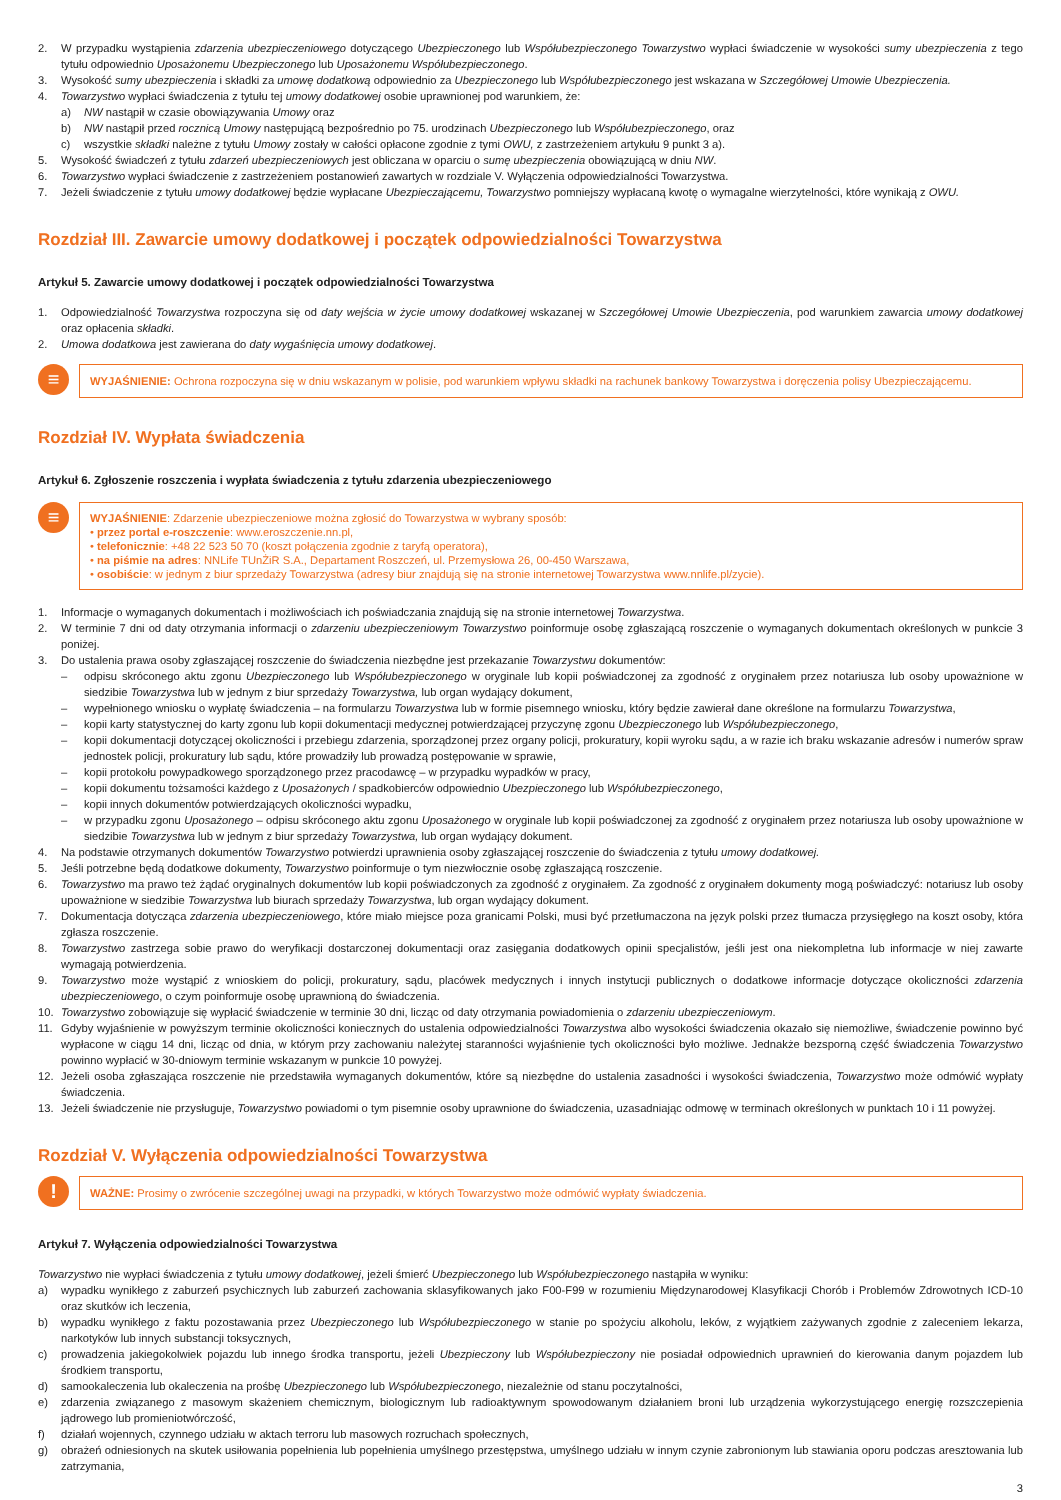2. W przypadku wystąpienia zdarzenia ubezpieczeniowego dotyczącego Ubezpieczonego lub Współubezpieczonego Towarzystwo wypłaci świadczenie w wysokości sumy ubezpieczenia z tego tytułu odpowiednio Uposażonemu Ubezpieczonego lub Uposażonemu Współubezpieczonego.
3. Wysokość sumy ubezpieczenia i składki za umowę dodatkową odpowiednio za Ubezpieczonego lub Współubezpieczonego jest wskazana w Szczegółowej Umowie Ubezpieczenia.
4. Towarzystwo wypłaci świadczenia z tytułu tej umowy dodatkowej osobie uprawnionej pod warunkiem, że:
a) NW nastąpił w czasie obowiązywania Umowy oraz
b) NW nastąpił przed rocznicą Umowy następującą bezpośrednio po 75. urodzinach Ubezpieczonego lub Współubezpieczonego, oraz
c) wszystkie składki należne z tytułu Umowy zostały w całości opłacone zgodnie z tymi OWU, z zastrzeżeniem artykułu 9 punkt 3 a).
5. Wysokość świadczeń z tytułu zdarzeń ubezpieczeniowych jest obliczana w oparciu o sumę ubezpieczenia obowiązującą w dniu NW.
6. Towarzystwo wypłaci świadczenie z zastrzeżeniem postanowień zawartych w rozdziale V. Wyłączenia odpowiedzialności Towarzystwa.
7. Jeżeli świadczenie z tytułu umowy dodatkowej będzie wypłacane Ubezpieczającemu, Towarzystwo pomniejszy wypłacaną kwotę o wymagalne wierzytelności, które wynikają z OWU.
Rozdział III. Zawarcie umowy dodatkowej i początek odpowiedzialności Towarzystwa
Artykuł 5. Zawarcie umowy dodatkowej i początek odpowiedzialności Towarzystwa
1. Odpowiedzialność Towarzystwa rozpoczyna się od daty wejścia w życie umowy dodatkowej wskazanej w Szczegółowej Umowie Ubezpieczenia, pod warunkiem zawarcia umowy dodatkowej oraz opłacenia składki.
2. Umowa dodatkowa jest zawierana do daty wygaśnięcia umowy dodatkowej.
≡
WYJAŚNIENIE: Ochrona rozpoczyna się w dniu wskazanym w polisie, pod warunkiem wpływu składki na rachunek bankowy Towarzystwa i doręczenia polisy Ubezpieczającemu.
Rozdział IV. Wypłata świadczenia
Artykuł 6. Zgłoszenie roszczenia i wypłata świadczenia z tytułu zdarzenia ubezpieczeniowego
≡
WYJAŚNIENIE: Zdarzenie ubezpieczeniowe można zgłosić do Towarzystwa w wybrany sposób:
• przez portal e-roszczenie: www.eroszczenie.nn.pl,
• telefonicznie: +48 22 523 50 70 (koszt połączenia zgodnie z taryfą operatora),
• na piśmie na adres: NNLife TUnŻiR S.A., Departament Roszczeń, ul. Przemysłowa 26, 00-450 Warszawa,
• osobiście: w jednym z biur sprzedaży Towarzystwa (adresy biur znajdują się na stronie internetowej Towarzystwa www.nnlife.pl/zycie).
1. Informacje o wymaganych dokumentach i możliwościach ich poświadczania znajdują się na stronie internetowej Towarzystwa.
2. W terminie 7 dni od daty otrzymania informacji o zdarzeniu ubezpieczeniowym Towarzystwo poinformuje osobę zgłaszającą roszczenie o wymaganych dokumentach określonych w punkcie 3 poniżej.
3. Do ustalenia prawa osoby zgłaszającej roszczenie do świadczenia niezbędne jest przekazanie Towarzystwu dokumentów:
– odpisu skróconego aktu zgonu Ubezpieczonego lub Współubezpieczonego w oryginale lub kopii poświadczonej za zgodność z oryginałem przez notariusza lub osoby upoważnione w siedzibie Towarzystwa lub w jednym z biur sprzedaży Towarzystwa, lub organ wydający dokument,
– wypełnionego wniosku o wypłatę świadczenia – na formularzu Towarzystwa lub w formie pisemnego wniosku, który będzie zawierał dane określone na formularzu Towarzystwa,
– kopii karty statystycznej do karty zgonu lub kopii dokumentacji medycznej potwierdzającej przyczynę zgonu Ubezpieczonego lub Współubezpieczonego,
– kopii dokumentacji dotyczącej okoliczności i przebiegu zdarzenia, sporządzonej przez organy policji, prokuratury, kopii wyroku sądu, a w razie ich braku wskazanie adresów i numerów spraw jednostek policji, prokuratury lub sądu, które prowadziły lub prowadzą postępowanie w sprawie,
– kopii protokołu powypadkowego sporządzonego przez pracodawcę – w przypadku wypadków w pracy,
– kopii dokumentu tożsamości każdego z Uposażonych / spadkobierców odpowiednio Ubezpieczonego lub Współubezpieczonego,
– kopii innych dokumentów potwierdzających okoliczności wypadku,
– w przypadku zgonu Uposażonego – odpisu skróconego aktu zgonu Uposażonego w oryginale lub kopii poświadczonej za zgodność z oryginałem przez notariusza lub osoby upoważnione w siedzibie Towarzystwa lub w jednym z biur sprzedaży Towarzystwa, lub organ wydający dokument.
4. Na podstawie otrzymanych dokumentów Towarzystwo potwierdzi uprawnienia osoby zgłaszającej roszczenie do świadczenia z tytułu umowy dodatkowej.
5. Jeśli potrzebne będą dodatkowe dokumenty, Towarzystwo poinformuje o tym niezwłocznie osobę zgłaszającą roszczenie.
6. Towarzystwo ma prawo też żądać oryginalnych dokumentów lub kopii poświadczonych za zgodność z oryginałem. Za zgodność z oryginałem dokumenty mogą poświadczyć: notariusz lub osoby upoważnione w siedzibie Towarzystwa lub biurach sprzedaży Towarzystwa, lub organ wydający dokument.
7. Dokumentacja dotycząca zdarzenia ubezpieczeniowego, które miało miejsce poza granicami Polski, musi być przetłumaczona na język polski przez tłumacza przysięgłego na koszt osoby, która zgłasza roszczenie.
8. Towarzystwo zastrzega sobie prawo do weryfikacji dostarczonej dokumentacji oraz zasięgania dodatkowych opinii specjalistów, jeśli jest ona niekompletna lub informacje w niej zawarte wymagają potwierdzenia.
9. Towarzystwo może wystąpić z wnioskiem do policji, prokuratury, sądu, placówek medycznych i innych instytucji publicznych o dodatkowe informacje dotyczące okoliczności zdarzenia ubezpieczeniowego, o czym poinformuje osobę uprawnioną do świadczenia.
10. Towarzystwo zobowiązuje się wypłacić świadczenie w terminie 30 dni, licząc od daty otrzymania powiadomienia o zdarzeniu ubezpieczeniowym.
11. Gdyby wyjaśnienie w powyższym terminie okoliczności koniecznych do ustalenia odpowiedzialności Towarzystwa albo wysokości świadczenia okazało się niemożliwe, świadczenie powinno być wypłacone w ciągu 14 dni, licząc od dnia, w którym przy zachowaniu należytej staranności wyjaśnienie tych okoliczności było możliwe. Jednakże bezsporną część świadczenia Towarzystwo powinno wypłacić w 30-dniowym terminie wskazanym w punkcie 10 powyżej.
12. Jeżeli osoba zgłaszająca roszczenie nie przedstawiła wymaganych dokumentów, które są niezbędne do ustalenia zasadności i wysokości świadczenia, Towarzystwo może odmówić wypłaty świadczenia.
13. Jeżeli świadczenie nie przysługuje, Towarzystwo powiadomi o tym pisemnie osoby uprawnione do świadczenia, uzasadniając odmowę w terminach określonych w punktach 10 i 11 powyżej.
Rozdział V. Wyłączenia odpowiedzialności Towarzystwa
!
WAŻNE: Prosimy o zwrócenie szczególnej uwagi na przypadki, w których Towarzystwo może odmówić wypłaty świadczenia.
Artykuł 7. Wyłączenia odpowiedzialności Towarzystwa
Towarzystwo nie wypłaci świadczenia z tytułu umowy dodatkowej, jeżeli śmierć Ubezpieczonego lub Współubezpieczonego nastąpiła w wyniku:
a) wypadku wynikłego z zaburzeń psychicznych lub zaburzeń zachowania sklasyfikowanych jako F00-F99 w rozumieniu Międzynarodowej Klasyfikacji Chorób i Problemów Zdrowotnych ICD-10 oraz skutków ich leczenia,
b) wypadku wynikłego z faktu pozostawania przez Ubezpieczonego lub Współubezpieczonego w stanie po spożyciu alkoholu, leków, z wyjątkiem zażywanych zgodnie z zaleceniem lekarza, narkotyków lub innych substancji toksycznych,
c) prowadzenia jakiegokolwiek pojazdu lub innego środka transportu, jeżeli Ubezpieczony lub Współubezpieczony nie posiadał odpowiednich uprawnień do kierowania danym pojazdem lub środkiem transportu,
d) samookaleczenia lub okaleczenia na prośbę Ubezpieczonego lub Współubezpieczonego, niezależnie od stanu poczytalności,
e) zdarzenia związanego z masowym skażeniem chemicznym, biologicznym lub radioaktywnym spowodowanym działaniem broni lub urządzenia wykorzystującego energię rozszczepienia jądrowego lub promieniotwórczość,
f) działań wojennych, czynnego udziału w aktach terroru lub masowych rozruchach społecznych,
g) obrażeń odniesionych na skutek usiłowania popełnienia lub popełnienia umyślnego przestępstwa, umyślnego udziału w innym czynie zabronionym lub stawiania oporu podczas aresztowania lub zatrzymania,
3